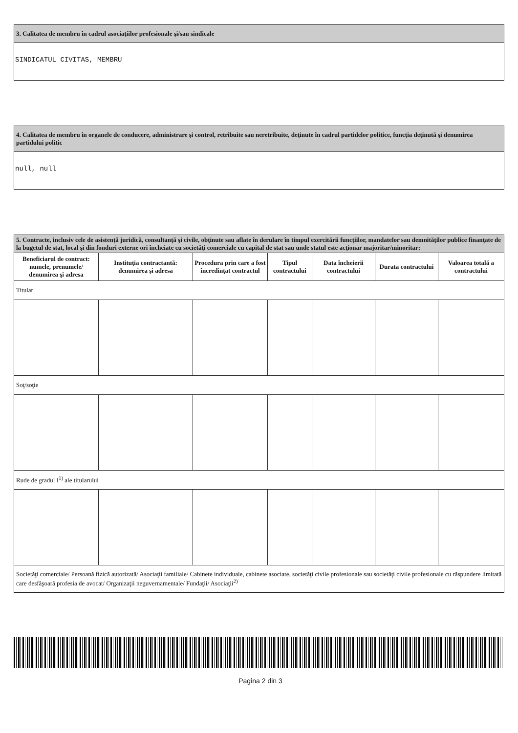3. Calitatea de membru în cadrul asociaţiilor profesionale şi/sau sindicale
SINDICATUL CIVITAS, MEMBRU
4. Calitatea de membru în organele de conducere, administrare şi control, retribuite sau neretribuite, deţinute în cadrul partidelor politice, funcţia deţinută şi denumirea partidului politic
null, null
| 5. Contracte, inclusiv cele de asistenţă juridică, consultanţă şi civile, obţinute sau aflate în derulare în timpul exercitării funcţiilor, mandatelor sau demnităţilor publice finanţate de la bugetul de stat, local şi din fonduri externe ori încheiate cu societăţi comerciale cu capital de stat sau unde statul este acţionar majoritar/minoritar: | | | | | | |
| Beneficiarul de contract: numele, prenumele/ denumirea şi adresa | Instituţia contractantă: denumirea şi adresa | Procedura prin care a fost încredinţat contractul | Tipul contractului | Data încheierii contractului | Durata contractului | Valoarea totală a contractului |
| Titular | | | | | | |
| Soţ/soţie | | | | | | |
| Rude de gradul I<sup>1)</sup> ale titularului | | | | | | |
| Societăţi comerciale/ Persoană fizică autorizată/ Asociaţii familiale/ Cabinete individuale, cabinete asociate, societăţi civile profesionale sau societăţi civile profesionale cu răspundere limitată care desfăşoară profesia de avocat/ Organizaţii neguvernamentale/ Fundaţii/ Asociaţii<sup>2)</sup> | | | | | | |
Pagina 2 din 3